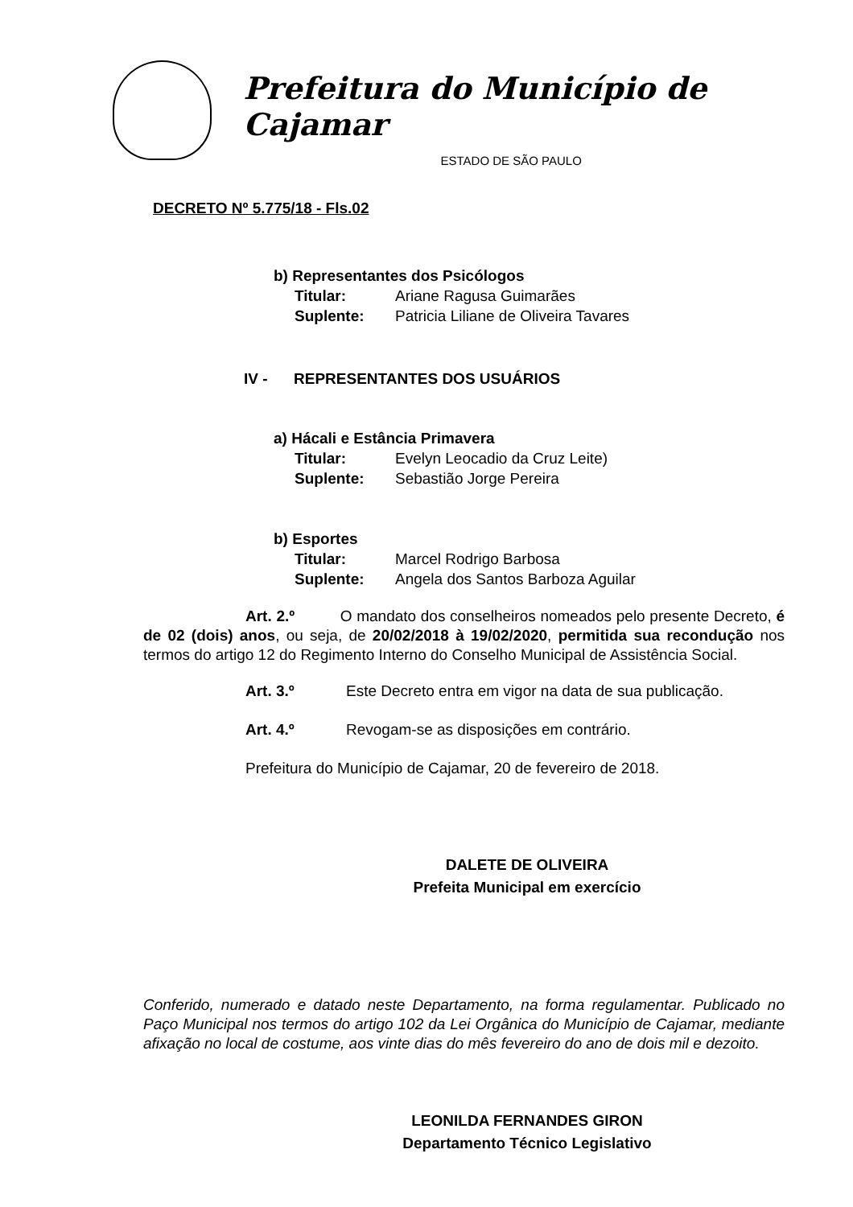Prefeitura do Município de Cajamar
ESTADO DE SÃO PAULO
DECRETO Nº 5.775/18 - Fls.02
b) Representantes dos Psicólogos
Titular: Ariane Ragusa Guimarães
Suplente: Patricia Liliane de Oliveira Tavares
IV - REPRESENTANTES DOS USUÁRIOS
a) Hácali e Estância Primavera
Titular: Evelyn Leocadio da Cruz Leite)
Suplente: Sebastião Jorge Pereira
b) Esportes
Titular: Marcel Rodrigo Barbosa
Suplente: Angela dos Santos Barboza Aguilar
Art. 2.º O mandato dos conselheiros nomeados pelo presente Decreto, é de 02 (dois) anos, ou seja, de 20/02/2018 à 19/02/2020, permitida sua recondução nos termos do artigo 12 do Regimento Interno do Conselho Municipal de Assistência Social.
Art. 3.º Este Decreto entra em vigor na data de sua publicação.
Art. 4.º Revogam-se as disposições em contrário.
Prefeitura do Município de Cajamar, 20 de fevereiro de 2018.
DALETE DE OLIVEIRA
Prefeita Municipal em exercício
Conferido, numerado e datado neste Departamento, na forma regulamentar. Publicado no Paço Municipal nos termos do artigo 102 da Lei Orgânica do Município de Cajamar, mediante afixação no local de costume, aos vinte dias do mês fevereiro do ano de dois mil e dezoito.
LEONILDA FERNANDES GIRON
Departamento Técnico Legislativo